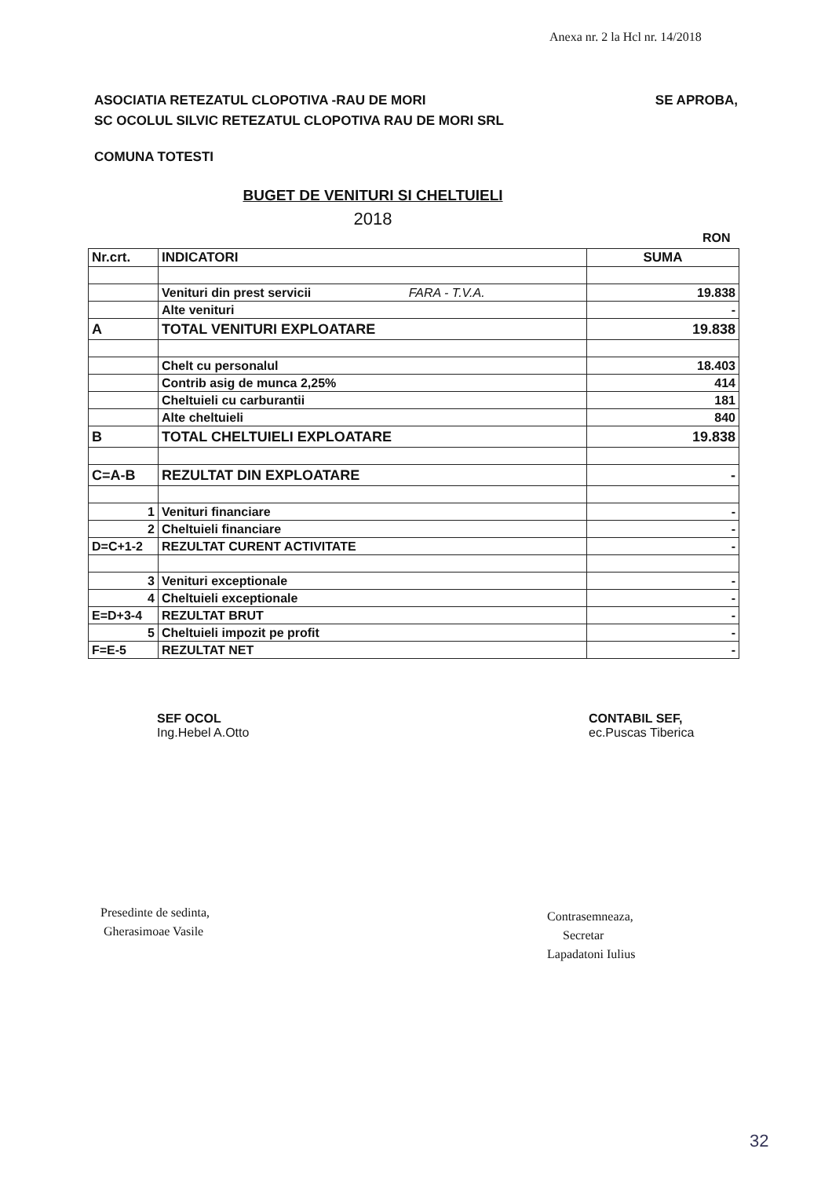Anexa nr. 2 la Hcl nr. 14/2018
SE APROBA, ASOCIATIA RETEZATUL CLOPOTIVA -RAU DE MORI
SC OCOLUL SILVIC RETEZATUL CLOPOTIVA RAU DE MORI SRL
COMUNA TOTESTI
BUGET DE VENITURI SI CHELTUIELI
2018
RON
| Nr.crt. | INDICATORI | SUMA |
| --- | --- | --- |
| | Venituri din prest servicii FARA - T.V.A. | 19.838 |
| | Alte venituri | - |
| A | TOTAL VENITURI EXPLOATARE | 19.838 |
| | Chelt cu personalul | 18.403 |
| | Contrib asig de munca 2,25% | 414 |
| | Cheltuieli cu carburantii | 181 |
| | Alte cheltuieli | 840 |
| B | TOTAL CHELTUIELI EXPLOATARE | 19.838 |
| C=A-B | REZULTAT DIN EXPLOATARE | - |
| 1 | Venituri financiare | - |
| 2 | Cheltuieli financiare | - |
| D=C+1-2 | REZULTAT CURENT ACTIVITATE | - |
| 3 | Venituri exceptionale | - |
| 4 | Cheltuieli exceptionale | - |
| E=D+3-4 | REZULTAT BRUT | - |
| 5 | Cheltuieli impozit pe profit | - |
| F=E-5 | REZULTAT NET | - |
SEF OCOL
Ing.Hebel A.Otto
CONTABIL SEF,
ec.Puscas Tiberica
Presedinte de sedinta,
Gherasimoae Vasile
Contrasemneaza,
Secretar
Lapadatoni Iulius
32